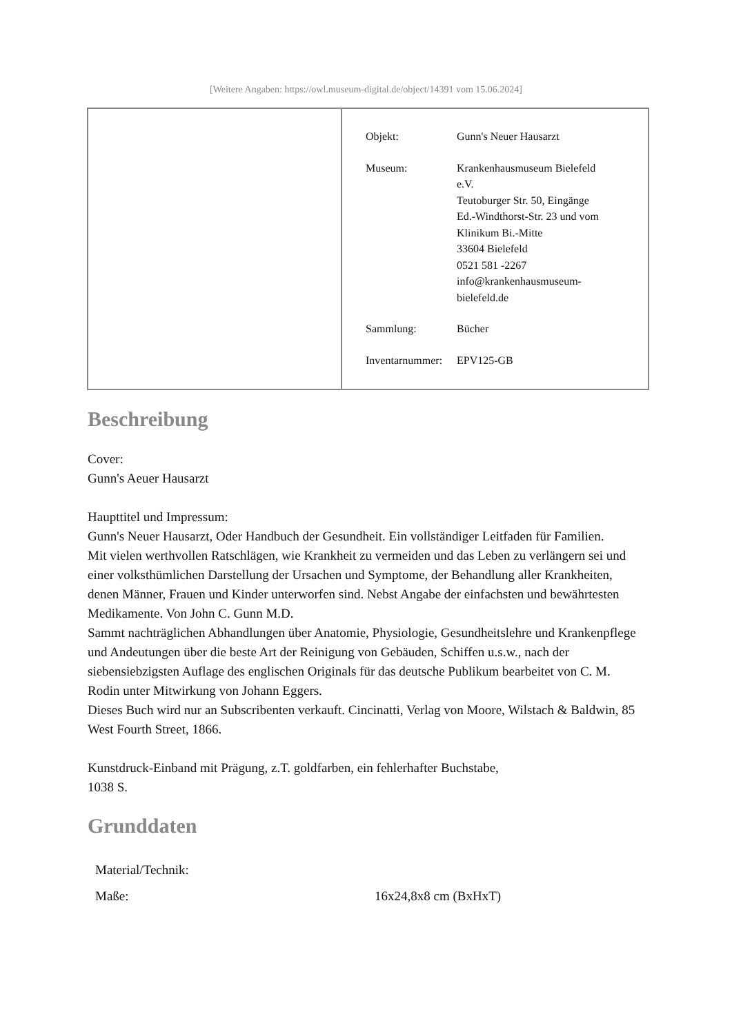[Weitere Angaben: https://owl.museum-digital.de/object/14391 vom 15.06.2024]
| Objekt: | Gunn's Neuer Hausarzt |
| Museum: | Krankenhausmuseum Bielefeld e.V. Teutoburger Str. 50, Eingänge Ed.-Windthorst-Str. 23 und vom Klinikum Bi.-Mitte 33604 Bielefeld 0521 581 -2267 info@krankenhausmuseum- bielefeld.de |
| Sammlung: | Bücher |
| Inventarnummer: | EPV125-GB |
Beschreibung
Cover:
Gunn's Aeuer Hausarzt
Haupttitel und Impressum:
Gunn's Neuer Hausarzt, Oder Handbuch der Gesundheit. Ein vollständiger Leitfaden für Familien.
Mit vielen werthvollen Ratschlägen, wie Krankheit zu vermeiden und das Leben zu verlängern sei und einer volksthümlichen Darstellung der Ursachen und Symptome, der Behandlung aller Krankheiten, denen Männer, Frauen und Kinder unterworfen sind. Nebst Angabe der einfachsten und bewährtesten Medikamente. Von John C. Gunn M.D.
Sammt nachträglichen Abhandlungen über Anatomie, Physiologie, Gesundheitslehre und Krankenpflege und Andeutungen über die beste Art der Reinigung von Gebäuden, Schiffen u.s.w., nach der siebensiebzigsten Auflage des englischen Originals für das deutsche Publikum bearbeitet von C. M. Rodin unter Mitwirkung von Johann Eggers.
Dieses Buch wird nur an Subscribenten verkauft. Cincinatti, Verlag von Moore, Wilstach & Baldwin, 85 West Fourth Street, 1866.
Kunstdruck-Einband mit Prägung, z.T. goldfarben, ein fehlerhafter Buchstabe,
1038 S.
Grunddaten
| Material/Technik: | |
| Maße: | 16x24,8x8 cm (BxHxT) |